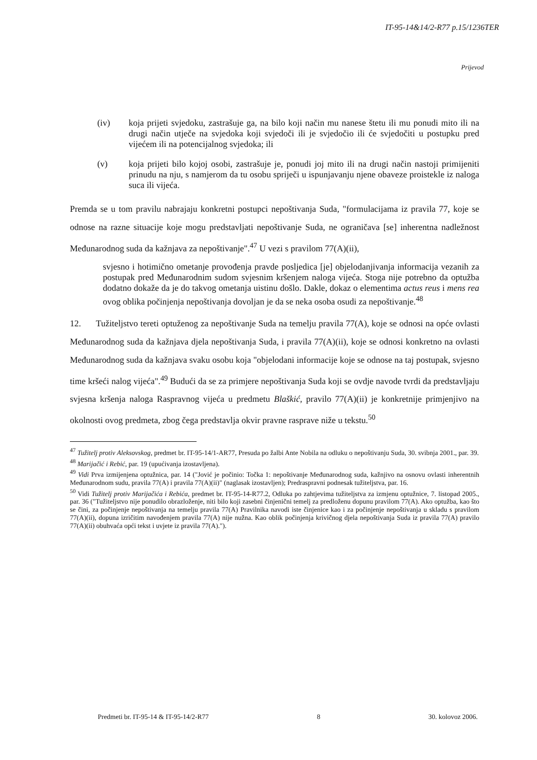IT-95-14&14/2-R77 p.15/1236TER
Prijevod
(iv) koja prijeti svjedoku, zastrašuje ga, na bilo koji način mu nanese štetu ili mu ponudi mito ili na drugi način utječe na svjedoka koji svjedoči ili je svjedočio ili će svjedočiti u postupku pred vijećem ili na potencijalnog svjedoka; ili
(v) koja prijeti bilo kojoj osobi, zastrašuje je, ponudi joj mito ili na drugi način nastoji primijeniti prinudu na nju, s namjerom da tu osobu spriječi u ispunjavanju njene obaveze proistekle iz naloga suca ili vijeća.
Premda se u tom pravilu nabrajaju konkretni postupci nepoštivanja Suda, "formulacijama iz pravila 77, koje se odnose na razne situacije koje mogu predstavljati nepoštivanje Suda, ne ograničava [se] inherentna nadležnost Međunarodnog suda da kažnjava za nepoštivanje".<sup>47</sup> U vezi s pravilom 77(A)(ii),
svjesno i hotimično ometanje provođenja pravde posljedica [je] objelodanjivanja informacija vezanih za postupak pred Međunarodnim sudom svjesnim kršenjem naloga vijeća. Stoga nije potrebno da optužba dodatno dokaže da je do takvog ometanja uistinu došlo. Dakle, dokaz o elementima actus reus i mens rea ovog oblika počinjenja nepoštivanja dovoljan je da se neka osoba osudi za nepoštivanje.<sup>48</sup>
12. Tužiteljstvo tereti optuženog za nepoštivanje Suda na temelju pravila 77(A), koje se odnosi na opće ovlasti Međunarodnog suda da kažnjava djela nepoštivanja Suda, i pravila 77(A)(ii), koje se odnosi konkretno na ovlasti Međunarodnog suda da kažnjava svaku osobu koja "objelodani informacije koje se odnose na taj postupak, svjesno time kršeći nalog vijeća".<sup>49</sup> Budući da se za primjere nepoštivanja Suda koji se ovdje navode tvrdi da predstavljaju svjesna kršenja naloga Raspravnog vijeća u predmetu Blaškić, pravilo 77(A)(ii) je konkretnije primjenjivo na okolnosti ovog predmeta, zbog čega predstavlja okvir pravne rasprave niže u tekstu.<sup>50</sup>
<sup>47</sup> Tužitelj protiv Aleksovskog, predmet br. IT-95-14/1-AR77, Presuda po žalbi Ante Nobila na odluku o nepoštivanju Suda, 30. svibnja 2001., par. 39.
<sup>48</sup> Marijačić i Rebić, par. 19 (upućivanja izostavljena).
<sup>49</sup> Vidi Prva izmijenjena optužnica, par. 14 ("Jović je počinio: Točka 1: nepoštivanje Međunarodnog suda, kažnjivo na osnovu ovlasti inherentnih Međunarodnom sudu, pravila 77(A) i pravila 77(A)(ii)" (naglasak izostavljen); Predraspravni podnesak tužiteljstva, par. 16.
<sup>50</sup> Vidi Tužitelj protiv Marijačića i Rebića, predmet br. IT-95-14-R77.2, Odluka po zahtjevima tužiteljstva za izmjenu optužnice, 7. listopad 2005., par. 36 ("Tužiteljstvo nije ponudilo obrazloženje, niti bilo koji zasebni činjenični temelj za predloženu dopunu pravilom 77(A). Ako optužba, kao što se čini, za počinjenje nepoštivanja na temelju pravila 77(A) Pravilnika navodi iste činjenice kao i za počinjenje nepoštivanja u skladu s pravilom 77(A)(ii), dopuna izričitim navođenjem pravila 77(A) nije nužna. Kao oblik počinjenja krivičnog djela nepoštivanja Suda iz pravila 77(A) pravilo 77(A)(ii) obuhvaća opći tekst i uvjete iz pravila 77(A).").
Predmeti br. IT-95-14 & IT-95-14/2-R77 8 30. kolovoz 2006.